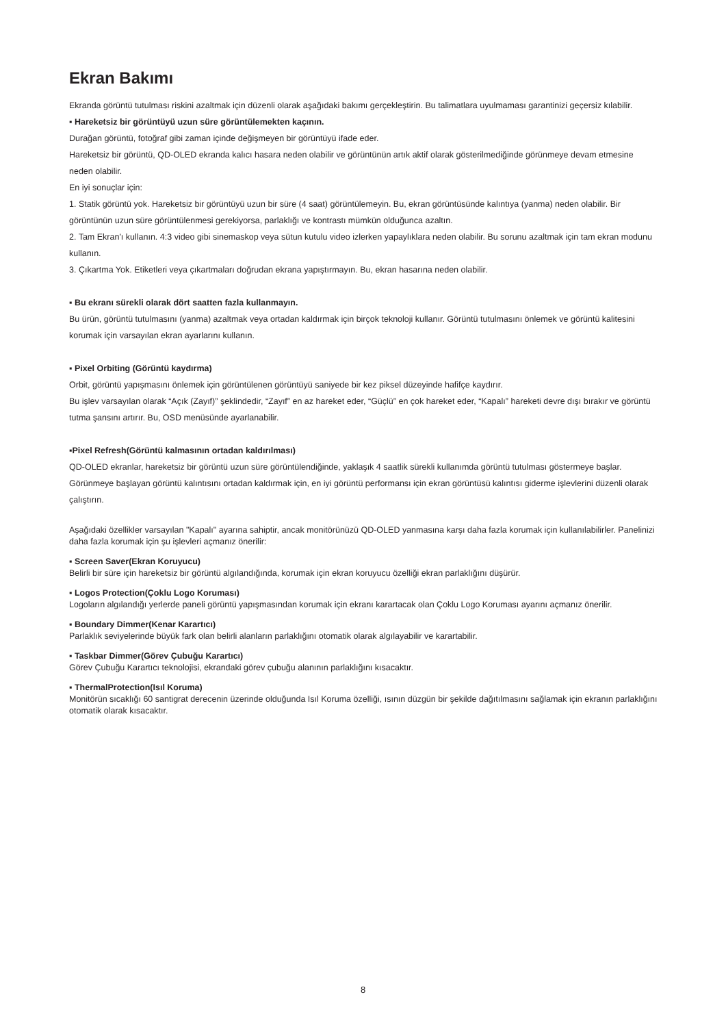Ekran Bakımı
Ekranda görüntü tutulması riskini azaltmak için düzenli olarak aşağıdaki bakımı gerçekleştirin. Bu talimatlara uyulmaması garantinizi geçersiz kılabilir.
▪ Hareketsiz bir görüntüyü uzun süre görüntülemekten kaçının.
Durağan görüntü, fotoğraf gibi zaman içinde değişmeyen bir görüntüyü ifade eder.
Hareketsiz bir görüntü, QD-OLED ekranda kalıcı hasara neden olabilir ve görüntünün artık aktif olarak gösterilmediğinde görünmeye devam etmesine neden olabilir.
En iyi sonuçlar için:
1. Statik görüntü yok. Hareketsiz bir görüntüyü uzun bir süre (4 saat) görüntülemeyin. Bu, ekran görüntüsünde kalıntıya (yanma) neden olabilir. Bir görüntünün uzun süre görüntülenmesi gerekiyorsa, parlaklığı ve kontrastı mümkün olduğunca azaltın.
2. Tam Ekran'ı kullanın. 4:3 video gibi sinemaskop veya sütun kutulu video izlerken yapaylıklara neden olabilir. Bu sorunu azaltmak için tam ekran modunu kullanın.
3. Çıkartma Yok. Etiketleri veya çıkartmaları doğrudan ekrana yapıştırmayın. Bu, ekran hasarına neden olabilir.
▪ Bu ekranı sürekli olarak dört saatten fazla kullanmayın.
Bu ürün, görüntü tutulmasını (yanma) azaltmak veya ortadan kaldırmak için birçok teknoloji kullanır. Görüntü tutulmasını önlemek ve görüntü kalitesini korumak için varsayılan ekran ayarlarını kullanın.
▪ Pixel Orbiting (Görüntü kaydırma)
Orbit, görüntü yapışmasını önlemek için görüntülenen görüntüyü saniyede bir kez piksel düzeyinde hafifçe kaydırır.
Bu işlev varsayılan olarak “Açık (Zayıf)” şeklindedir, “Zayıf” en az hareket eder, “Güçlü” en çok hareket eder, “Kapalı” hareketi devre dışı bırakır ve görüntü tutma şansını artırır. Bu, OSD menüsünde ayarlanabilir.
▪Pixel Refresh(Görüntü kalmasının ortadan kaldırılması)
QD-OLED ekranlar, hareketsiz bir görüntü uzun süre görüntülendiğinde, yaklaşık 4 saatlik sürekli kullanımda görüntü tutulması göstermeye başlar.
Görünmeye başlayan görüntü kalıntısını ortadan kaldırmak için, en iyi görüntü performansı için ekran görüntüsü kalıntısı giderme işlevlerini düzenli olarak çalıştırın.
Aşağıdaki özellikler varsayılan "Kapalı" ayarına sahiptir, ancak monitörünüzü QD-OLED yanmasına karşı daha fazla korumak için kullanılabilirler. Panelinizi daha fazla korumak için şu işlevleri açmanız önerilir:
▪ Screen Saver(Ekran Koruyucu)
Belirli bir süre için hareketsiz bir görüntü algılandığında, korumak için ekran koruyucu özelliği ekran parlaklığını düşürür.
▪ Logos Protection(Çoklu Logo Koruması)
Logoların algılandığı yerlerde paneli görüntü yapışmasından korumak için ekranı karartacak olan Çoklu Logo Koruması ayarını açmanız önerilir.
▪ Boundary Dimmer(Kenar Karartıcı)
Parlaklık seviyelerinde büyük fark olan belirli alanların parlaklığını otomatik olarak algılayabilir ve karartabilir.
▪ Taskbar Dimmer(Görev Çubuğu Karartıcı)
Görev Çubuğu Karartıcı teknolojisi, ekrandaki görev çubuğu alanının parlaklığını kısacaktır.
▪ ThermalProtection(Isıl Koruma)
Monitörün sıcaklığı 60 santigrat derecenin üzerinde olduğunda Isıl Koruma özelliği, ısının düzgün bir şekilde dağıtılmasını sağlamak için ekranın parlaklığını otomatik olarak kısacaktır.
8